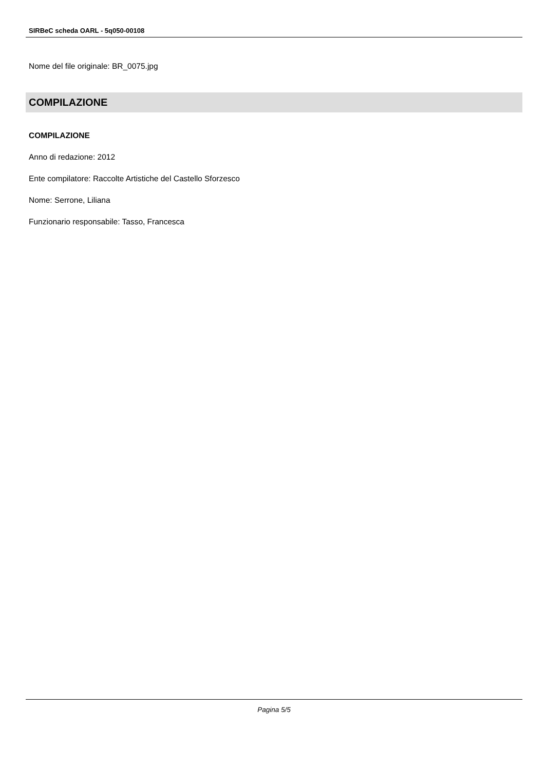SIRBeC scheda OARL - 5q050-00108
Nome del file originale: BR_0075.jpg
COMPILAZIONE
COMPILAZIONE
Anno di redazione: 2012
Ente compilatore: Raccolte Artistiche del Castello Sforzesco
Nome: Serrone, Liliana
Funzionario responsabile: Tasso, Francesca
Pagina 5/5